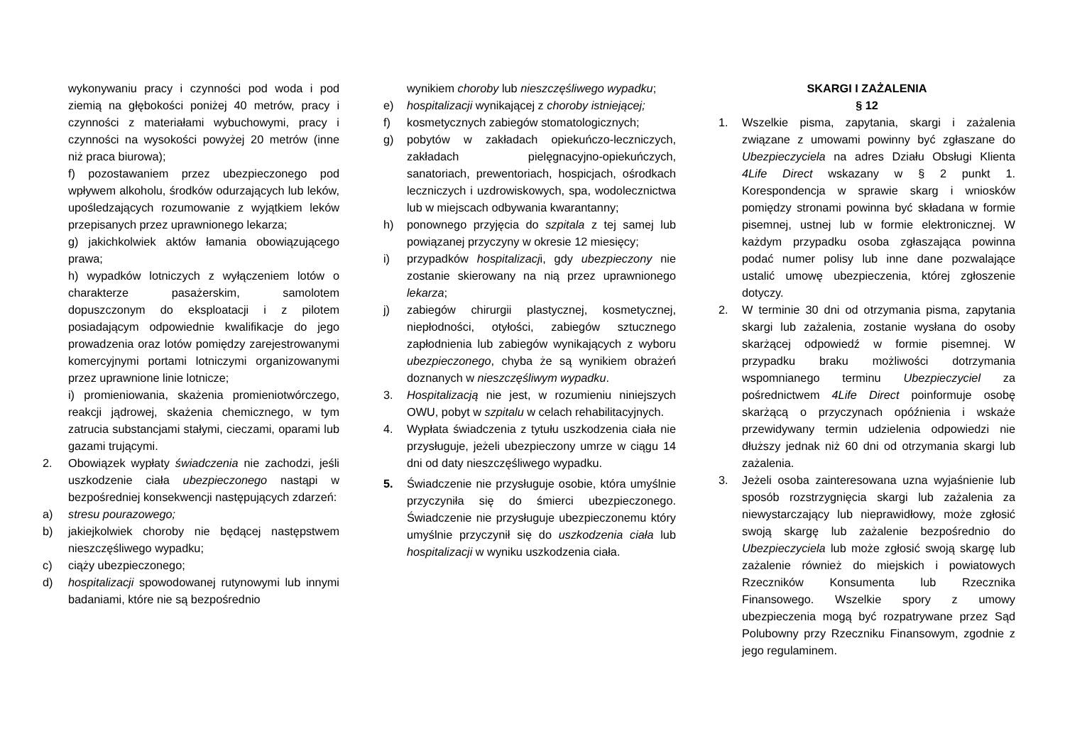wykonywaniu pracy i czynności pod woda i pod ziemią na głębokości poniżej 40 metrów, pracy i czynności z materiałami wybuchowymi, pracy i czynności na wysokości powyżej 20 metrów (inne niż praca biurowa);
f) pozostawaniem przez ubezpieczonego pod wpływem alkoholu, środków odurzających lub leków, upośledzających rozumowanie z wyjątkiem leków przepisanych przez uprawnionego lekarza;
g) jakichkolwiek aktów łamania obowiązującego prawa;
h) wypadków lotniczych z wyłączeniem lotów o charakterze pasażerskim, samolotem dopuszczonym do eksploatacji i z pilotem posiadającym odpowiednie kwalifikacje do jego prowadzenia oraz lotów pomiędzy zarejestrowanymi komercyjnymi portami lotniczymi organizowanymi przez uprawnione linie lotnicze;
i) promieniowania, skażenia promieniotwórczego, reakcji jądrowej, skażenia chemicznego, w tym zatrucia substancjami stałymi, cieczami, oparami lub gazami trującymi.
2. Obowiązek wypłaty świadczenia nie zachodzi, jeśli uszkodzenie ciała ubezpieczonego nastąpi w bezpośredniej konsekwencji następujących zdarzeń:
a) stresu pourazowego;
b) jakiejkolwiek choroby nie będącej następstwem nieszczęśliwego wypadku;
c) ciąży ubezpieczonego;
d) hospitalizacji spowodowanej rutynowymi lub innymi badaniami, które nie są bezpośrednio
wynikiem choroby lub nieszczęśliwego wypadku;
e) hospitalizacji wynikającej z choroby istniejącej;
f) kosmetycznych zabiegów stomatologicznych;
g) pobytów w zakładach opiekuńczo-leczniczych, zakładach pielęgnacyjno-opiekuńczych, sanatoriach, prewentoriach, hospicjach, ośrodkach leczniczych i uzdrowiskowych, spa, wodolecznictwa lub w miejscach odbywania kwarantanny;
h) ponownego przyjęcia do szpitala z tej samej lub powiązanej przyczyny w okresie 12 miesięcy;
i) przypadków hospitalizacji, gdy ubezpieczony nie zostanie skierowany na nią przez uprawnionego lekarza;
j) zabiegów chirurgii plastycznej, kosmetycznej, niepłodności, otyłości, zabiegów sztucznego zapłodnienia lub zabiegów wynikających z wyboru ubezpieczonego, chyba że są wynikiem obrażeń doznanych w nieszczęśliwym wypadku.
3. Hospitalizacją nie jest, w rozumieniu niniejszych OWU, pobyt w szpitalu w celach rehabilitacyjnych.
4. Wypłata świadczenia z tytułu uszkodzenia ciała nie przysługuje, jeżeli ubezpieczony umrze w ciągu 14 dni od daty nieszczęśliwego wypadku.
5. Świadczenie nie przysługuje osobie, która umyślnie przyczyniła się do śmierci ubezpieczonego. Świadczenie nie przysługuje ubezpieczonemu który umyślnie przyczynił się do uszkodzenia ciała lub hospitalizacji w wyniku uszkodzenia ciała.
SKARGI I ZAŻALENIA
§ 12
1. Wszelkie pisma, zapytania, skargi i zażalenia związane z umowami powinny być zgłaszane do Ubezpieczyciela na adres Działu Obsługi Klienta 4Life Direct wskazany w § 2 punkt 1. Korespondencja w sprawie skarg i wniosków pomiędzy stronami powinna być składana w formie pisemnej, ustnej lub w formie elektronicznej. W każdym przypadku osoba zgłaszająca powinna podać numer polisy lub inne dane pozwalające ustalić umowę ubezpieczenia, której zgłoszenie dotyczy.
2. W terminie 30 dni od otrzymania pisma, zapytania skargi lub zażalenia, zostanie wysłana do osoby skarżącej odpowiedź w formie pisemnej. W przypadku braku możliwości dotrzymania wspomnianego terminu Ubezpieczyciel za pośrednictwem 4Life Direct poinformuje osobę skarżącą o przyczynach opóźnienia i wskaże przewidywany termin udzielenia odpowiedzi nie dłuższy jednak niż 60 dni od otrzymania skargi lub zażalenia.
3. Jeżeli osoba zainteresowana uzna wyjaśnienie lub sposób rozstrzygnięcia skargi lub zażalenia za niewystarczający lub nieprawidłowy, może zgłosić swoją skargę lub zażalenie bezpośrednio do Ubezpieczyciela lub może zgłosić swoją skargę lub zażalenie również do miejskich i powiatowych Rzeczników Konsumenta lub Rzecznika Finansowego. Wszelkie spory z umowy ubezpieczenia mogą być rozpatrywane przez Sąd Polubowny przy Rzeczniku Finansowym, zgodnie z jego regulaminem.